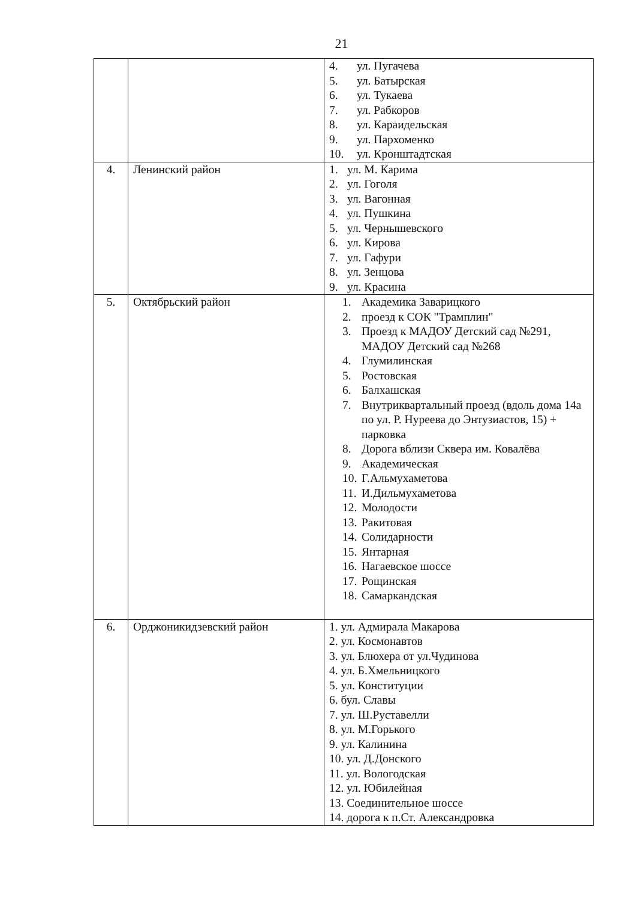21
| | | 4. ул. Пугачева 5. ул. Батырская 6. ул. Тукаева 7. ул. Рабкоров 8. ул. Караидельская 9. ул. Пархоменко 10. ул. Кронштадтская |
| 4. | Ленинский район | 1. ул. М. Карима 2. ул. Гоголя 3. ул. Вагонная 4. ул. Пушкина 5. ул. Чернышевского 6. ул. Кирова 7. ул. Гафури 8. ул. Зенцова 9. ул. Красина |
| 5. | Октябрьский район | 1. Академика Заварицкого 2. проезд к СОК "Трамплин" 3. Проезд к МАДОУ Детский сад №291, МАДОУ Детский сад №268 4. Глумилинская 5. Ростовская 6. Балхашская 7. Внутриквартальный проезд (вдоль дома 14а по ул. Р. Нуреева до Энтузиастов, 15) + парковка 8. Дорога вблизи Сквера им. Ковалёва 9. Академическая 10. Г.Альмухаметова 11. И.Дильмухаметова 12. Молодости 13. Ракитовая 14. Солидарности 15. Янтарная 16. Нагаевское шоссе 17. Рощинская 18. Самаркандская |
| 6. | Орджоникидзевский район | 1. ул. Адмирала Макарова 2. ул. Космонавтов 3. ул. Блюхера от ул.Чудинова 4. ул. Б.Хмельницкого 5. ул. Конституции 6. бул. Славы 7. ул. Ш.Руставелли 8. ул. М.Горького 9. ул. Калинина 10. ул. Д.Донского 11. ул. Вологодская 12. ул. Юбилейная 13. Соединительное шоссе 14. дорога к п.Ст. Александровка |